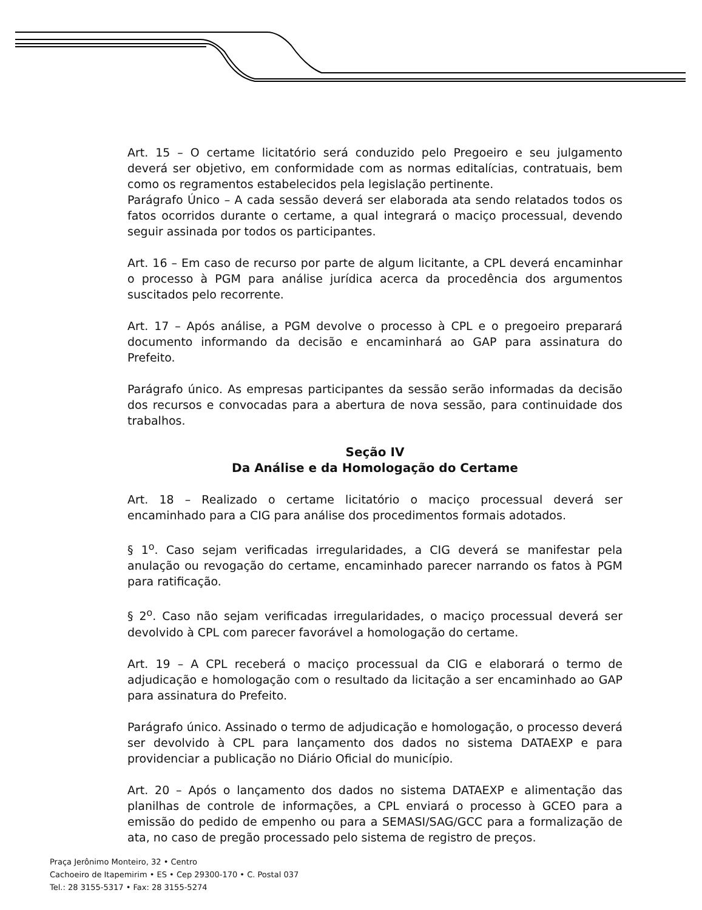Art. 15 – O certame licitatório será conduzido pelo Pregoeiro e seu julgamento deverá ser objetivo, em conformidade com as normas editalícias, contratuais, bem como os regramentos estabelecidos pela legislação pertinente.
Parágrafo Único – A cada sessão deverá ser elaborada ata sendo relatados todos os fatos ocorridos durante o certame, a qual integrará o maciço processual, devendo seguir assinada por todos os participantes.
Art. 16 – Em caso de recurso por parte de algum licitante, a CPL deverá encaminhar o processo à PGM para análise jurídica acerca da procedência dos argumentos suscitados pelo recorrente.
Art. 17 – Após análise, a PGM devolve o processo à CPL e o pregoeiro preparará documento informando da decisão e encaminhará ao GAP para assinatura do Prefeito.
Parágrafo único. As empresas participantes da sessão serão informadas da decisão dos recursos e convocadas para a abertura de nova sessão, para continuidade dos trabalhos.
Seção IV
Da Análise e da Homologação do Certame
Art. 18 – Realizado o certame licitatório o maciço processual deverá ser encaminhado para a CIG para análise dos procedimentos formais adotados.
§ 1<sup>o</sup>. Caso sejam verificadas irregularidades, a CIG deverá se manifestar pela anulação ou revogação do certame, encaminhado parecer narrando os fatos à PGM para ratificação.
§ 2<sup>o</sup>. Caso não sejam verificadas irregularidades, o maciço processual deverá ser devolvido à CPL com parecer favorável a homologação do certame.
Art. 19 – A CPL receberá o maciço processual da CIG e elaborará o termo de adjudicação e homologação com o resultado da licitação a ser encaminhado ao GAP para assinatura do Prefeito.
Parágrafo único. Assinado o termo de adjudicação e homologação, o processo deverá ser devolvido à CPL para lançamento dos dados no sistema DATAEXP e para providenciar a publicação no Diário Oficial do município.
Art. 20 – Após o lançamento dos dados no sistema DATAEXP e alimentação das planilhas de controle de informações, a CPL enviará o processo à GCEO para a emissão do pedido de empenho ou para a SEMASI/SAG/GCC para a formalização de ata, no caso de pregão processado pelo sistema de registro de preços.
Praça Jerônimo Monteiro, 32 • Centro
Cachoeiro de Itapemirim • ES • Cep 29300-170 • C. Postal 037
Tel.: 28 3155-5317 • Fax: 28 3155-5274